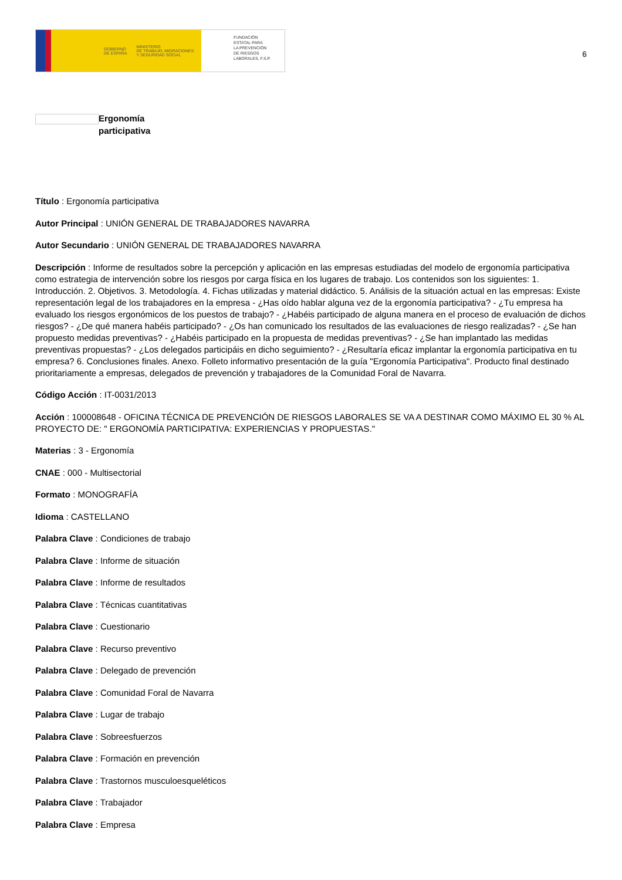GOBIERNO
DE ESPAÑA MINISTERIO
DE TRABAJO, MIGRACIONES
Y SEGURIDAD SOCIAL
FUNDACIÓN
ESTATAL PARA
LA PREVENCIÓN
DE RIESGOS
LABORALES, F.S.P.
6
Ergonomía
participativa
Título : Ergonomía participativa
Autor Principal : UNIÓN GENERAL DE TRABAJADORES NAVARRA
Autor Secundario : UNIÓN GENERAL DE TRABAJADORES NAVARRA
Descripción : Informe de resultados sobre la percepción y aplicación en las empresas estudiadas del modelo de ergonomía participativa como estrategia de intervención sobre los riesgos por carga física en los lugares de trabajo. Los contenidos son los siguientes: 1. Introducción. 2. Objetivos. 3. Metodología. 4. Fichas utilizadas y material didáctico. 5. Análisis de la situación actual en las empresas: Existe representación legal de los trabajadores en la empresa - ¿Has oído hablar alguna vez de la ergonomía participativa? - ¿Tu empresa ha evaluado los riesgos ergonómicos de los puestos de trabajo? - ¿Habéis participado de alguna manera en el proceso de evaluación de dichos riesgos? - ¿De qué manera habéis participado? - ¿Os han comunicado los resultados de las evaluaciones de riesgo realizadas? - ¿Se han propuesto medidas preventivas? - ¿Habéis participado en la propuesta de medidas preventivas? - ¿Se han implantado las medidas preventivas propuestas? - ¿Los delegados participáis en dicho seguimiento? - ¿Resultaría eficaz implantar la ergonomía participativa en tu empresa? 6. Conclusiones finales. Anexo. Folleto informativo presentación de la guía "Ergonomía Participativa". Producto final destinado prioritariamente a empresas, delegados de prevención y trabajadores de la Comunidad Foral de Navarra.
Código Acción : IT-0031/2013
Acción : 100008648 - OFICINA TÉCNICA DE PREVENCIÓN DE RIESGOS LABORALES SE VA A DESTINAR COMO MÁXIMO EL 30 % AL PROYECTO DE: " ERGONOMÍA PARTICIPATIVA: EXPERIENCIAS Y PROPUESTAS."
Materias : 3 - Ergonomía
CNAE : 000 - Multisectorial
Formato : MONOGRAFÍA
Idioma : CASTELLANO
Palabra Clave : Condiciones de trabajo
Palabra Clave : Informe de situación
Palabra Clave : Informe de resultados
Palabra Clave : Técnicas cuantitativas
Palabra Clave : Cuestionario
Palabra Clave : Recurso preventivo
Palabra Clave : Delegado de prevención
Palabra Clave : Comunidad Foral de Navarra
Palabra Clave : Lugar de trabajo
Palabra Clave : Sobreesfuerzos
Palabra Clave : Formación en prevención
Palabra Clave : Trastornos musculoesqueléticos
Palabra Clave : Trabajador
Palabra Clave : Empresa